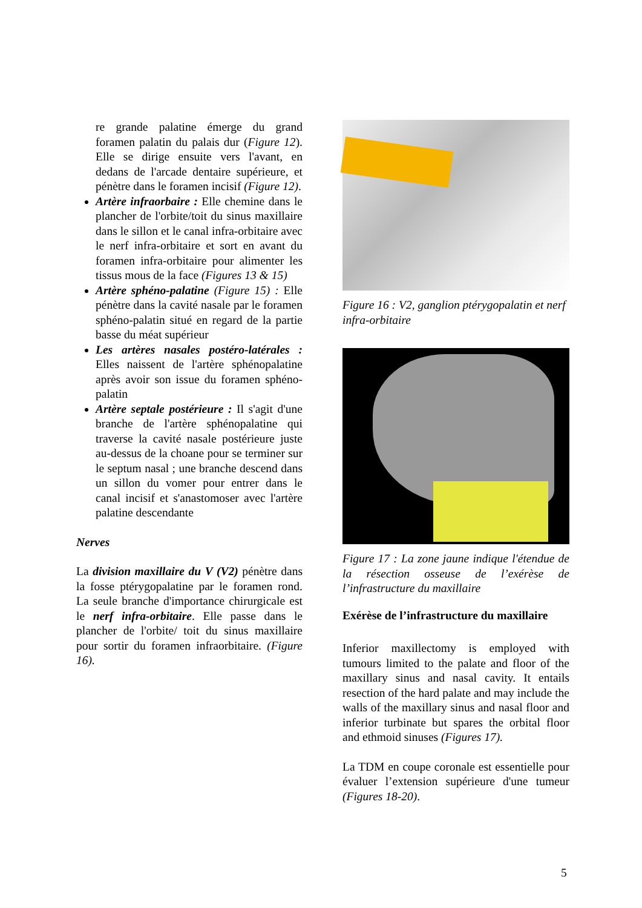re grande palatine émerge du grand foramen palatin du palais dur (Figure 12). Elle se dirige ensuite vers l'avant, en dedans de l'arcade dentaire supérieure, et pénètre dans le foramen incisif (Figure 12).
Artère infraorbaire : Elle chemine dans le plancher de l'orbite/toit du sinus maxillaire dans le sillon et le canal infra-orbitaire avec le nerf infra-orbitaire et sort en avant du foramen infra-orbitaire pour alimenter les tissus mous de la face (Figures 13 & 15)
Artère sphéno-palatine (Figure 15) : Elle pénètre dans la cavité nasale par le foramen sphéno-palatin situé en regard de la partie basse du méat supérieur
Les artères nasales postéro-latérales : Elles naissent de l'artère sphénopalatine après avoir son issue du foramen sphéno-palatin
Artère septale postérieure : Il s'agit d'une branche de l'artère sphénopalatine qui traverse la cavité nasale postérieure juste au-dessus de la choane pour se terminer sur le septum nasal ; une branche descend dans un sillon du vomer pour entrer dans le canal incisif et s'anastomoser avec l'artère palatine descendante
Nerves
La division maxillaire du V (V2) pénètre dans la fosse ptérygopalatine par le foramen rond. La seule branche d'importance chirurgicale est le nerf infra-orbitaire. Elle passe dans le plancher de l'orbite/ toit du sinus maxillaire pour sortir du foramen infraorbitaire. (Figure 16).
Figure 16 : V2, ganglion ptérygopalatin et nerf infra-orbitaire
Figure 17 : La zone jaune indique l'étendue de la résection osseuse de l’exérèse de l’infrastructure du maxillaire
Exérèse de l’infrastructure du maxillaire
Inferior maxillectomy is employed with tumours limited to the palate and floor of the maxillary sinus and nasal cavity. It entails resection of the hard palate and may include the walls of the maxillary sinus and nasal floor and inferior turbinate but spares the orbital floor and ethmoid sinuses (Figures 17).
La TDM en coupe coronale est essentielle pour évaluer l’extension supérieure d'une tumeur (Figures 18-20).
5